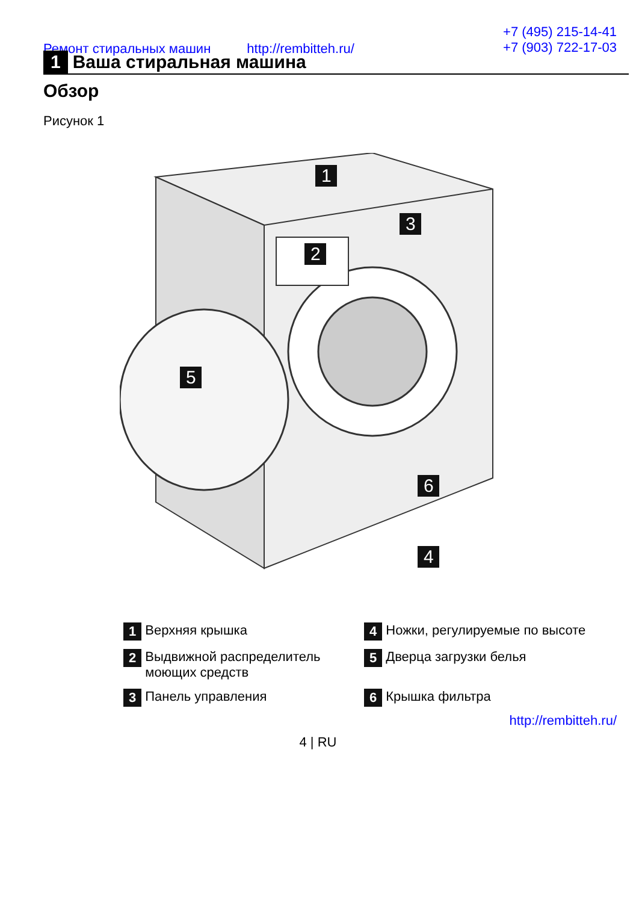Ремонт стиральных машин http://rembitteh.ru/
+7 (495) 215-14-41
+7 (903) 722-17-03
1 Ваша стиральная машина
Обзор
Рисунок 1
1
2
3
5
6
4
1 Верхняя крышка
4 Ножки, регулируемые по высоте
2 Выдвижной распределитель моющих средств
5 Дверца загрузки белья
3 Панель управления
6 Крышка фильтра
http://rembitteh.ru/
4 | RU